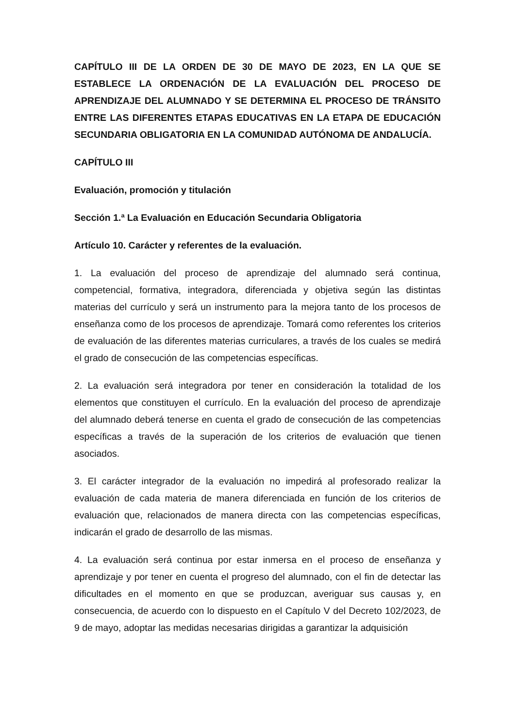CAPÍTULO III DE LA ORDEN DE 30 DE MAYO DE 2023, EN LA QUE SE ESTABLECE LA ORDENACIÓN DE LA EVALUACIÓN DEL PROCESO DE APRENDIZAJE DEL ALUMNADO Y SE DETERMINA EL PROCESO DE TRÁNSITO ENTRE LAS DIFERENTES ETAPAS EDUCATIVAS EN LA ETAPA DE EDUCACIÓN SECUNDARIA OBLIGATORIA EN LA COMUNIDAD AUTÓNOMA DE ANDALUCÍA.
CAPÍTULO III
Evaluación, promoción y titulación
Sección 1.ª La Evaluación en Educación Secundaria Obligatoria
Artículo 10. Carácter y referentes de la evaluación.
1. La evaluación del proceso de aprendizaje del alumnado será continua, competencial, formativa, integradora, diferenciada y objetiva según las distintas materias del currículo y será un instrumento para la mejora tanto de los procesos de enseñanza como de los procesos de aprendizaje. Tomará como referentes los criterios de evaluación de las diferentes materias curriculares, a través de los cuales se medirá el grado de consecución de las competencias específicas.
2. La evaluación será integradora por tener en consideración la totalidad de los elementos que constituyen el currículo. En la evaluación del proceso de aprendizaje del alumnado deberá tenerse en cuenta el grado de consecución de las competencias específicas a través de la superación de los criterios de evaluación que tienen asociados.
3. El carácter integrador de la evaluación no impedirá al profesorado realizar la evaluación de cada materia de manera diferenciada en función de los criterios de evaluación que, relacionados de manera directa con las competencias específicas, indicarán el grado de desarrollo de las mismas.
4. La evaluación será continua por estar inmersa en el proceso de enseñanza y aprendizaje y por tener en cuenta el progreso del alumnado, con el fin de detectar las dificultades en el momento en que se produzcan, averiguar sus causas y, en consecuencia, de acuerdo con lo dispuesto en el Capítulo V del Decreto 102/2023, de 9 de mayo, adoptar las medidas necesarias dirigidas a garantizar la adquisición